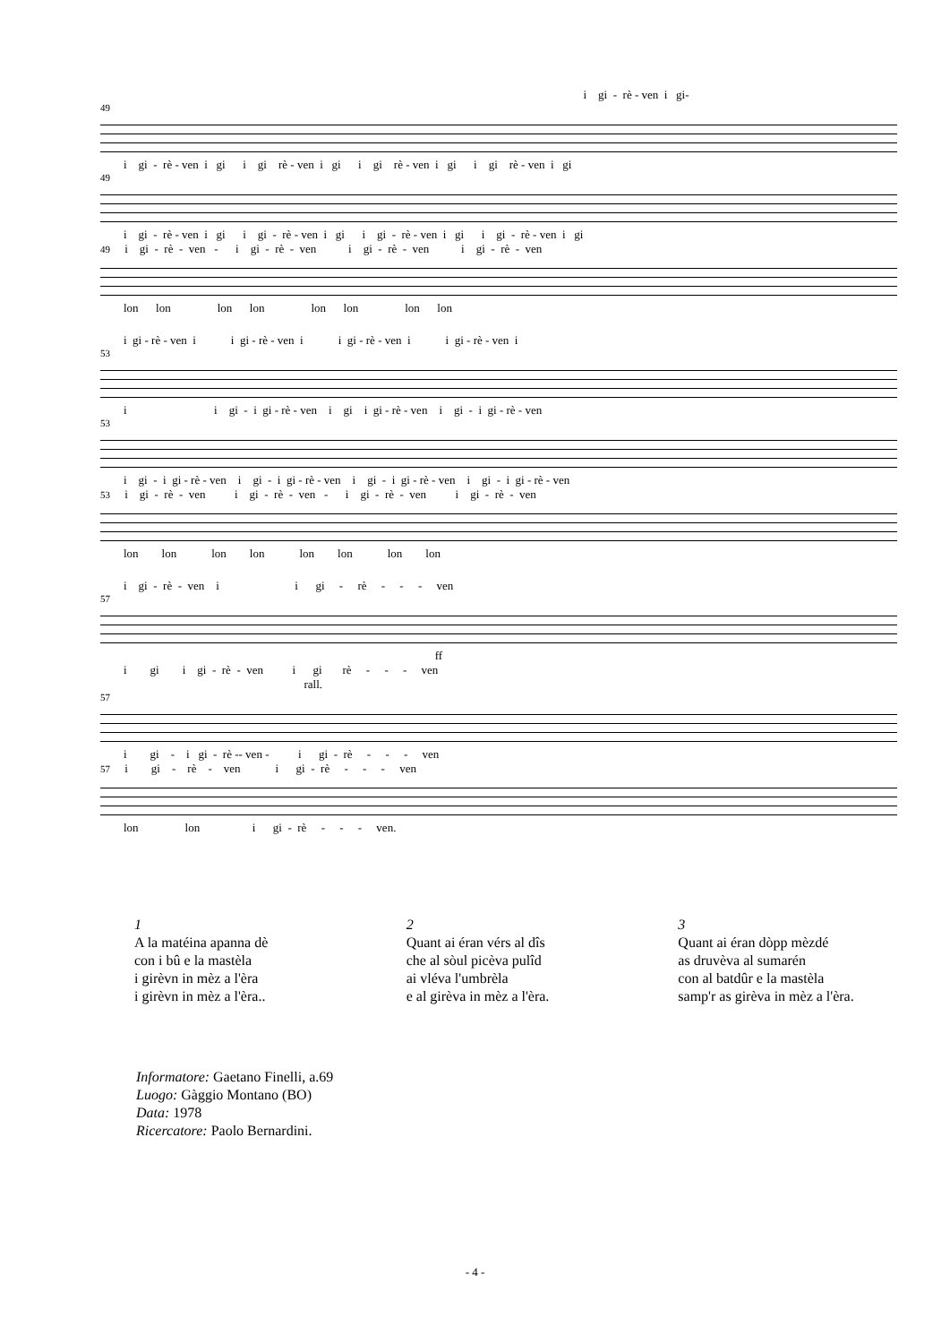i gi - rè - ven i gi-
49
i gi - rè - ven i gi i gi rè - ven i gi i gi rè - ven i gi i gi rè - ven i gi
49
i gi - rè - ven i gi i gi - rè - ven i gi i gi - rè - ven i gi i gi - rè - ven i gi
49 i gi - rè - ven - i gi - rè - ven i gi - rè - ven i gi - rè - ven
lon lon lon lon lon lon lon lon
i gi - rè - ven i i gi - rè - ven i i gi - rè - ven i i gi - rè - ven i
53
i i gi - i gi - rè - ven i gi i gi - rè - ven i gi - i gi - rè - ven
53
i gi - i gi - rè - ven i gi - i gi - rè - ven i gi - i gi - rè - ven i gi - i gi - rè - ven
53 i gi - rè - ven i gi - rè - ven - i gi - rè - ven i gi - rè - ven
lon lon lon lon lon lon lon lon
i gi - rè - ven i i gi - rè - - - ven
57
ff
i gi i gi - rè - ven i gi rè - - - ven
rall.
57
i gi - i gi - rè -- ven - i gi - rè - - - ven
57 i gi - rè - ven i gi - rè - - - ven
lon lon i gi - rè - - - ven.
1
A la matéina apanna dè
con i bû e la mastèla
i girèvn in mèz a l'èra
i girèvn in mèz a l'èra..
2
Quant ai éran vérs al dîs
che al sòul picèva pulîd
ai vléva l'umbrèla
e al girèva in mèz a l'èra.
3
Quant ai éran dòpp mèzdé
as druvèva al sumarén
con al batdûr e la mastèla
samp'r as girèva in mèz a l'èra.
Informatore: Gaetano Finelli, a.69
Luogo: Gàggio Montano (BO)
Data: 1978
Ricercatore: Paolo Bernardini.
- 4 -